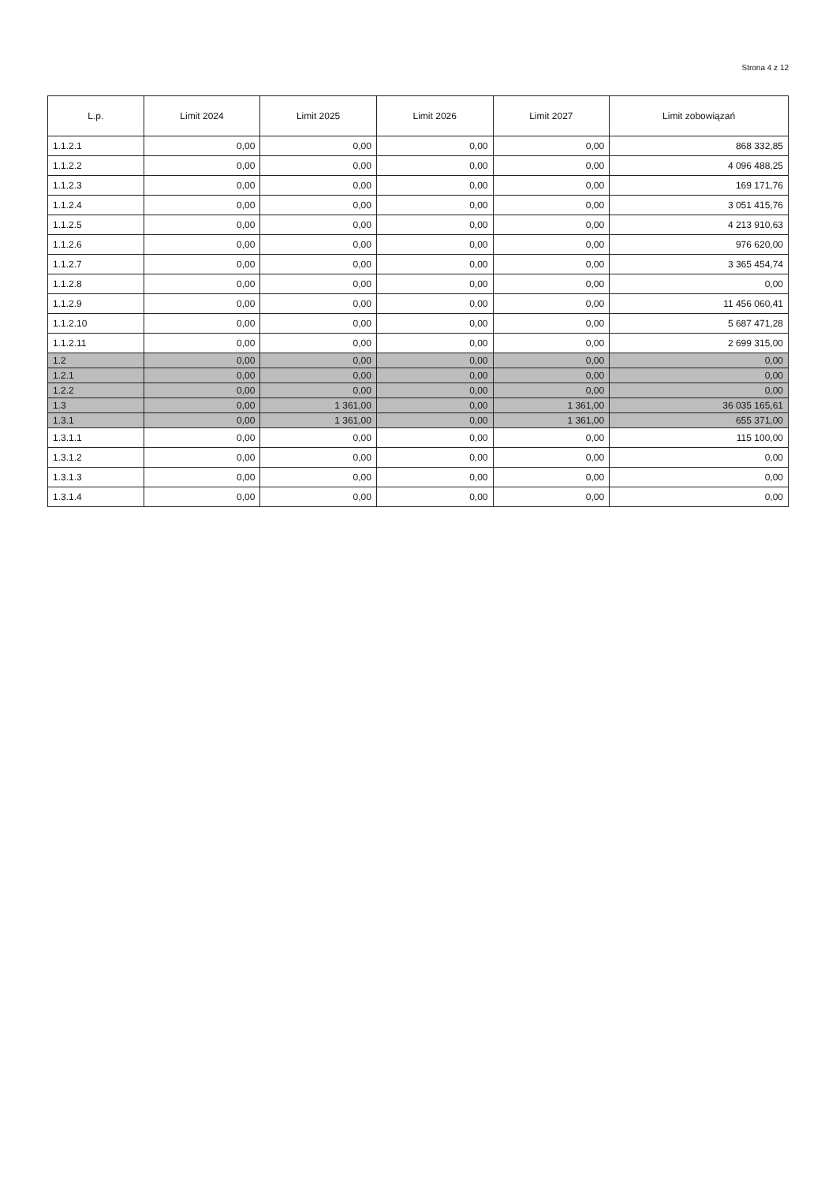Strona 4 z 12
| L.p. | Limit 2024 | Limit 2025 | Limit 2026 | Limit 2027 | Limit zobowiązań |
| --- | --- | --- | --- | --- | --- |
| 1.1.2.1 | 0,00 | 0,00 | 0,00 | 0,00 | 868 332,85 |
| 1.1.2.2 | 0,00 | 0,00 | 0,00 | 0,00 | 4 096 488,25 |
| 1.1.2.3 | 0,00 | 0,00 | 0,00 | 0,00 | 169 171,76 |
| 1.1.2.4 | 0,00 | 0,00 | 0,00 | 0,00 | 3 051 415,76 |
| 1.1.2.5 | 0,00 | 0,00 | 0,00 | 0,00 | 4 213 910,63 |
| 1.1.2.6 | 0,00 | 0,00 | 0,00 | 0,00 | 976 620,00 |
| 1.1.2.7 | 0,00 | 0,00 | 0,00 | 0,00 | 3 365 454,74 |
| 1.1.2.8 | 0,00 | 0,00 | 0,00 | 0,00 | 0,00 |
| 1.1.2.9 | 0,00 | 0,00 | 0,00 | 0,00 | 11 456 060,41 |
| 1.1.2.10 | 0,00 | 0,00 | 0,00 | 0,00 | 5 687 471,28 |
| 1.1.2.11 | 0,00 | 0,00 | 0,00 | 0,00 | 2 699 315,00 |
| 1.2 | 0,00 | 0,00 | 0,00 | 0,00 | 0,00 |
| 1.2.1 | 0,00 | 0,00 | 0,00 | 0,00 | 0,00 |
| 1.2.2 | 0,00 | 0,00 | 0,00 | 0,00 | 0,00 |
| 1.3 | 0,00 | 1 361,00 | 0,00 | 1 361,00 | 36 035 165,61 |
| 1.3.1 | 0,00 | 1 361,00 | 0,00 | 1 361,00 | 655 371,00 |
| 1.3.1.1 | 0,00 | 0,00 | 0,00 | 0,00 | 115 100,00 |
| 1.3.1.2 | 0,00 | 0,00 | 0,00 | 0,00 | 0,00 |
| 1.3.1.3 | 0,00 | 0,00 | 0,00 | 0,00 | 0,00 |
| 1.3.1.4 | 0,00 | 0,00 | 0,00 | 0,00 | 0,00 |